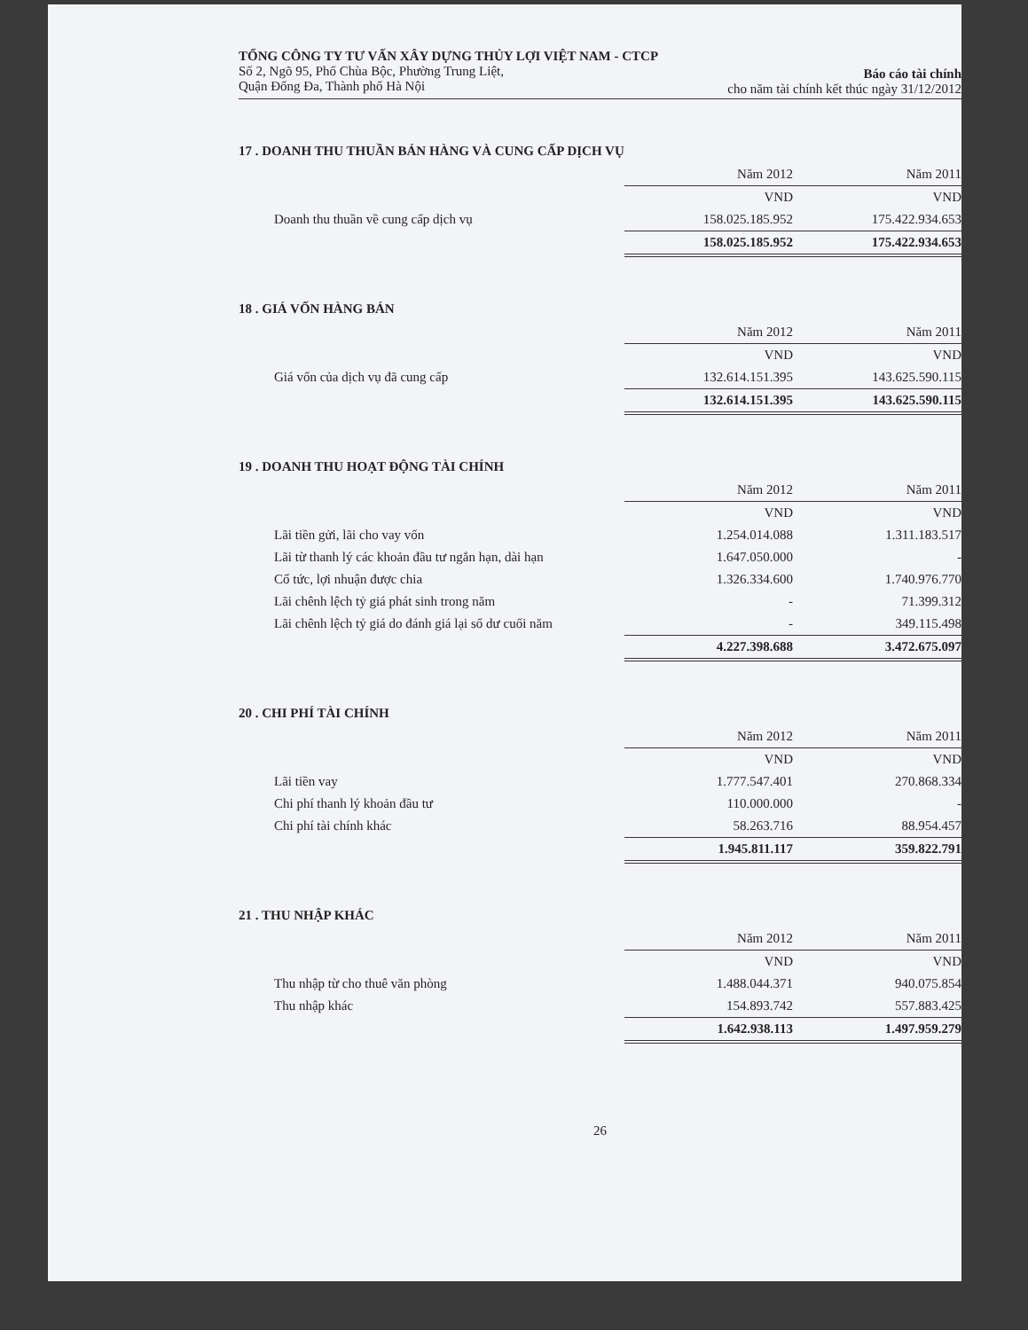TỔNG CÔNG TY TƯ VẤN XÂY DỰNG THỦY LỢI VIỆT NAM - CTCP
Số 2, Ngõ 95, Phố Chùa Bộc, Phường Trung Liệt,
Quận Đống Đa, Thành phố Hà Nội
Báo cáo tài chính
cho năm tài chính kết thúc ngày 31/12/2012
17 . DOANH THU THUẦN BÁN HÀNG VÀ CUNG CẤP DỊCH VỤ
| | Năm 2012 | Năm 2011 |
| | VND | VND |
| Doanh thu thuần về cung cấp dịch vụ | 158.025.185.952 | 175.422.934.653 |
| | 158.025.185.952 | 175.422.934.653 |
18 . GIÁ VỐN HÀNG BÁN
| | Năm 2012 | Năm 2011 |
| | VND | VND |
| Giá vốn của dịch vụ đã cung cấp | 132.614.151.395 | 143.625.590.115 |
| | 132.614.151.395 | 143.625.590.115 |
19 . DOANH THU HOẠT ĐỘNG TÀI CHÍNH
| | Năm 2012 | Năm 2011 |
| | VND | VND |
| Lãi tiền gửi, lãi cho vay vốn | 1.254.014.088 | 1.311.183.517 |
| Lãi từ thanh lý các khoản đầu tư ngắn hạn, dài hạn | 1.647.050.000 | - |
| Cổ tức, lợi nhuận được chia | 1.326.334.600 | 1.740.976.770 |
| Lãi chênh lệch tỷ giá phát sinh trong năm | - | 71.399.312 |
| Lãi chênh lệch tỷ giá do đánh giá lại số dư cuối năm | - | 349.115.498 |
| | 4.227.398.688 | 3.472.675.097 |
20 . CHI PHÍ TÀI CHÍNH
| | Năm 2012 | Năm 2011 |
| | VND | VND |
| Lãi tiền vay | 1.777.547.401 | 270.868.334 |
| Chi phí thanh lý khoản đầu tư | 110.000.000 | - |
| Chi phí tài chính khác | 58.263.716 | 88.954.457 |
| | 1.945.811.117 | 359.822.791 |
21 . THU NHẬP KHÁC
| | Năm 2012 | Năm 2011 |
| | VND | VND |
| Thu nhập từ cho thuê văn phòng | 1.488.044.371 | 940.075.854 |
| Thu nhập khác | 154.893.742 | 557.883.425 |
| | 1.642.938.113 | 1.497.959.279 |
26